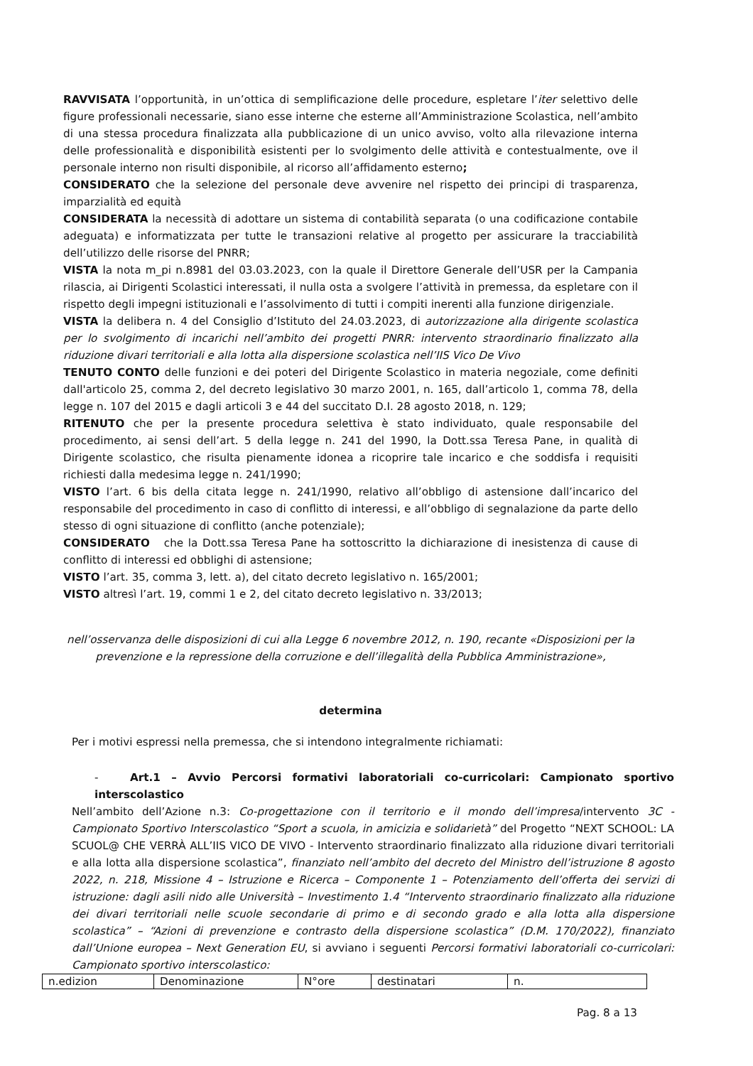RAVVISATA l’opportunità, in un’ottica di semplificazione delle procedure, espletare l’iter selettivo delle figure professionali necessarie, siano esse interne che esterne all’Amministrazione Scolastica, nell’ambito di una stessa procedura finalizzata alla pubblicazione di un unico avviso, volto alla rilevazione interna delle professionalità e disponibilità esistenti per lo svolgimento delle attività e contestualmente, ove il personale interno non risulti disponibile, al ricorso all’affidamento esterno;
CONSIDERATO che la selezione del personale deve avvenire nel rispetto dei principi di trasparenza, imparzialità ed equità
CONSIDERATA la necessità di adottare un sistema di contabilità separata (o una codificazione contabile adeguata) e informatizzata per tutte le transazioni relative al progetto per assicurare la tracciabilità dell’utilizzo delle risorse del PNRR;
VISTA la nota m_pi n.8981 del 03.03.2023, con la quale il Direttore Generale dell’USR per la Campania rilascia, ai Dirigenti Scolastici interessati, il nulla osta a svolgere l’attività in premessa, da espletare con il rispetto degli impegni istituzionali e l’assolvimento di tutti i compiti inerenti alla funzione dirigenziale.
VISTA la delibera n. 4 del Consiglio d’Istituto del 24.03.2023, di autorizzazione alla dirigente scolastica per lo svolgimento di incarichi nell’ambito dei progetti PNRR: intervento straordinario finalizzato alla riduzione divari territoriali e alla lotta alla dispersione scolastica nell’IIS Vico De Vivo
TENUTO CONTO delle funzioni e dei poteri del Dirigente Scolastico in materia negoziale, come definiti dall'articolo 25, comma 2, del decreto legislativo 30 marzo 2001, n. 165, dall’articolo 1, comma 78, della legge n. 107 del 2015 e dagli articoli 3 e 44 del succitato D.I. 28 agosto 2018, n. 129;
RITENUTO che per la presente procedura selettiva è stato individuato, quale responsabile del procedimento, ai sensi dell’art. 5 della legge n. 241 del 1990, la Dott.ssa Teresa Pane, in qualità di Dirigente scolastico, che risulta pienamente idonea a ricoprire tale incarico e che soddisfa i requisiti richiesti dalla medesima legge n. 241/1990;
VISTO l’art. 6 bis della citata legge n. 241/1990, relativo all’obbligo di astensione dall’incarico del responsabile del procedimento in caso di conflitto di interessi, e all’obbligo di segnalazione da parte dello stesso di ogni situazione di conflitto (anche potenziale);
CONSIDERATO che la Dott.ssa Teresa Pane ha sottoscritto la dichiarazione di inesistenza di cause di conflitto di interessi ed obblighi di astensione;
VISTO l’art. 35, comma 3, lett. a), del citato decreto legislativo n. 165/2001;
VISTO altresì l’art. 19, commi 1 e 2, del citato decreto legislativo n. 33/2013;
nell’osservanza delle disposizioni di cui alla Legge 6 novembre 2012, n. 190, recante «Disposizioni per la prevenzione e la repressione della corruzione e dell’illegalità della Pubblica Amministrazione»,
determina
Per i motivi espressi nella premessa, che si intendono integralmente richiamati:
- Art.1 – Avvio Percorsi formativi laboratoriali co-curricolari: Campionato sportivo interscolastico
Nell’ambito dell’Azione n.3: Co-progettazione con il territorio e il mondo dell’impresa/intervento 3C - Campionato Sportivo Interscolastico “Sport a scuola, in amicizia e solidarietà” del Progetto “NEXT SCHOOL: LA SCUOL@ CHE VERRÀ ALL’IIS VICO DE VIVO - Intervento straordinario finalizzato alla riduzione divari territoriali e alla lotta alla dispersione scolastica”, finanziato nell’ambito del decreto del Ministro dell’istruzione 8 agosto 2022, n. 218, Missione 4 – Istruzione e Ricerca – Componente 1 – Potenziamento dell’offerta dei servizi di istruzione: dagli asili nido alle Università – Investimento 1.4 “Intervento straordinario finalizzato alla riduzione dei divari territoriali nelle scuole secondarie di primo e di secondo grado e alla lotta alla dispersione scolastica” – “Azioni di prevenzione e contrasto della dispersione scolastica” (D.M. 170/2022), finanziato dall’Unione europea – Next Generation EU, si avviano i seguenti Percorsi formativi laboratoriali co-curricolari: Campionato sportivo interscolastico:
| n.edizion | Denominazione | N°ore | destinatari | n. |
Pag. 8 a 13